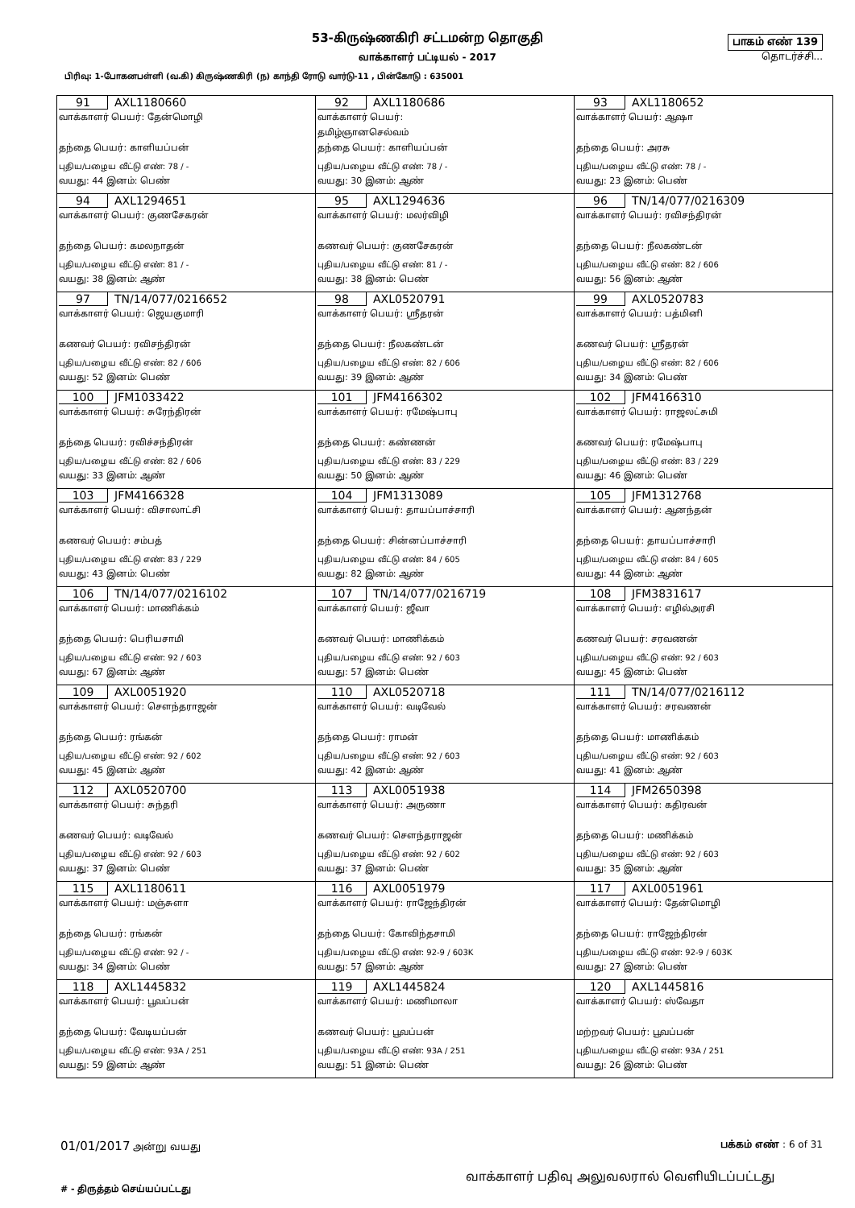53-கிருஷ்ணகிரி சட்டமன்ற தொகுதி
வாக்காளர் பட்டியல் - 2017
பிரிவு: 1-போகனபள்ளி (வ.கி) கிருஷ்ணகிரி (ந) காந்தி ரோடு வார்டு-11 , பின்கோடு : 635001
பாகம் எண் 139
தொடர்ச்சி...
| 91 AXL1180660 வாக்காளர் பெயர்: தேன்மொழி தந்தை பெயர்: காளியப்பன் புதிய/பழைய வீட்டு எண்: 78 / - வயது: 44 இனம்: பெண் | 92 AXL1180686 வாக்காளர் பெயர்: தமிழ்ஞானசெல்வம் தந்தை பெயர்: காளியப்பன் புதிய/பழைய வீட்டு எண்: 78 / - வயது: 30 இனம்: ஆண் | 93 AXL1180652 வாக்காளர் பெயர்: ஆஷா தந்தை பெயர்: அரசு புதிய/பழைய வீட்டு எண்: 78 / - வயது: 23 இனம்: பெண் |
| 94 AXL1294651 வாக்காளர் பெயர்: குணசேகரன் தந்தை பெயர்: கமலநாதன் புதிய/பழைய வீட்டு எண்: 81 / - வயது: 38 இனம்: ஆண் | 95 AXL1294636 வாக்காளர் பெயர்: மலர்விழி கணவர் பெயர்: குணசேகரன் புதிய/பழைய வீட்டு எண்: 81 / - வயது: 38 இனம்: பெண் | 96 TN/14/077/0216309 வாக்காளர் பெயர்: ரவிசந்திரன் தந்தை பெயர்: நீலகண்டன் புதிய/பழைய வீட்டு எண்: 82 / 606 வயது: 56 இனம்: ஆண் |
| 97 TN/14/077/0216652 வாக்காளர் பெயர்: ஜெயகுமாரி கணவர் பெயர்: ரவிசந்திரன் புதிய/பழைய வீட்டு எண்: 82 / 606 வயது: 52 இனம்: பெண் | 98 AXL0520791 வாக்காளர் பெயர்: ஸ்ரீதரன் தந்தை பெயர்: நீலகண்டன் புதிய/பழைய வீட்டு எண்: 82 / 606 வயது: 39 இனம்: ஆண் | 99 AXL0520783 வாக்காளர் பெயர்: பத்மினி கணவர் பெயர்: ஸ்ரீதரன் புதிய/பழைய வீட்டு எண்: 82 / 606 வயது: 34 இனம்: பெண் |
| 100 JFM1033422 வாக்காளர் பெயர்: சுரேந்திரன் தந்தை பெயர்: ரவிச்சந்திரன் புதிய/பழைய வீட்டு எண்: 82 / 606 வயது: 33 இனம்: ஆண் | 101 JFM4166302 வாக்காளர் பெயர்: ரமேஷ்பாபு தந்தை பெயர்: கண்ணன் புதிய/பழைய வீட்டு எண்: 83 / 229 வயது: 50 இனம்: ஆண் | 102 JFM4166310 வாக்காளர் பெயர்: ராஜலட்சுமி கணவர் பெயர்: ரமேஷ்பாபு புதிய/பழைய வீட்டு எண்: 83 / 229 வயது: 46 இனம்: பெண் |
| 103 JFM4166328 வாக்காளர் பெயர்: விசாலாட்சி கணவர் பெயர்: சம்பத் புதிய/பழைய வீட்டு எண்: 83 / 229 வயது: 43 இனம்: பெண் | 104 JFM1313089 வாக்காளர் பெயர்: தாயப்பாச்சாரி தந்தை பெயர்: சின்னப்பாச்சாரி புதிய/பழைய வீட்டு எண்: 84 / 605 வயது: 82 இனம்: ஆண் | 105 JFM1312768 வாக்காளர் பெயர்: ஆனந்தன் தந்தை பெயர்: தாயப்பாச்சாரி புதிய/பழைய வீட்டு எண்: 84 / 605 வயது: 44 இனம்: ஆண் |
| 106 TN/14/077/0216102 வாக்காளர் பெயர்: மாணிக்கம் தந்தை பெயர்: பெரியசாமி புதிய/பழைய வீட்டு எண்: 92 / 603 வயது: 67 இனம்: ஆண் | 107 TN/14/077/0216719 வாக்காளர் பெயர்: ஜீவா கணவர் பெயர்: மாணிக்கம் புதிய/பழைய வீட்டு எண்: 92 / 603 வயது: 57 இனம்: பெண் | 108 JFM3831617 வாக்காளர் பெயர்: எழில்அரசி கணவர் பெயர்: சரவணன் புதிய/பழைய வீட்டு எண்: 92 / 603 வயது: 45 இனம்: பெண் |
| 109 AXL0051920 வாக்காளர் பெயர்: சௌந்தராஜன் தந்தை பெயர்: ரங்கன் புதிய/பழைய வீட்டு எண்: 92 / 602 வயது: 45 இனம்: ஆண் | 110 AXL0520718 வாக்காளர் பெயர்: வடிவேல் தந்தை பெயர்: ராமன் புதிய/பழைய வீட்டு எண்: 92 / 603 வயது: 42 இனம்: ஆண் | 111 TN/14/077/0216112 வாக்காளர் பெயர்: சரவணன் தந்தை பெயர்: மாணிக்கம் புதிய/பழைய வீட்டு எண்: 92 / 603 வயது: 41 இனம்: ஆண் |
| 112 AXL0520700 வாக்காளர் பெயர்: சுந்தரி கணவர் பெயர்: வடிவேல் புதிய/பழைய வீட்டு எண்: 92 / 603 வயது: 37 இனம்: பெண் | 113 AXL0051938 வாக்காளர் பெயர்: அருணா கணவர் பெயர்: சௌந்தராஜன் புதிய/பழைய வீட்டு எண்: 92 / 602 வயது: 37 இனம்: பெண் | 114 JFM2650398 வாக்காளர் பெயர்: கதிரவன் தந்தை பெயர்: மணிக்கம் புதிய/பழைய வீட்டு எண்: 92 / 603 வயது: 35 இனம்: ஆண் |
| 115 AXL1180611 வாக்காளர் பெயர்: மஞ்சுளா தந்தை பெயர்: ரங்கன் புதிய/பழைய வீட்டு எண்: 92 / - வயது: 34 இனம்: பெண் | 116 AXL0051979 வாக்காளர் பெயர்: ராஜேந்திரன் தந்தை பெயர்: கோவிந்தசாமி புதிய/பழைய வீட்டு எண்: 92-9 / 603K வயது: 57 இனம்: ஆண் | 117 AXL0051961 வாக்காளர் பெயர்: தேன்மொழி தந்தை பெயர்: ராஜேந்திரன் புதிய/பழைய வீட்டு எண்: 92-9 / 603K வயது: 27 இனம்: பெண் |
| 118 AXL1445832 வாக்காளர் பெயர்: பூவப்பன் தந்தை பெயர்: வேடியப்பன் புதிய/பழைய வீட்டு எண்: 93A / 251 வயது: 59 இனம்: ஆண் | 119 AXL1445824 வாக்காளர் பெயர்: மணிமாலா கணவர் பெயர்: பூவப்பன் புதிய/பழைய வீட்டு எண்: 93A / 251 வயது: 51 இனம்: பெண் | 120 AXL1445816 வாக்காளர் பெயர்: ஸ்வேதா மற்றவர் பெயர்: பூவப்பன் புதிய/பழைய வீட்டு எண்: 93A / 251 வயது: 26 இனம்: பெண் |
01/01/2017 அன்று வயது பக்கம் எண் : 6 of 31
# - திருத்தம் செய்யப்பட்டது
வாக்காளர் பதிவு அலுவலரால் வெளியிடப்பட்டது